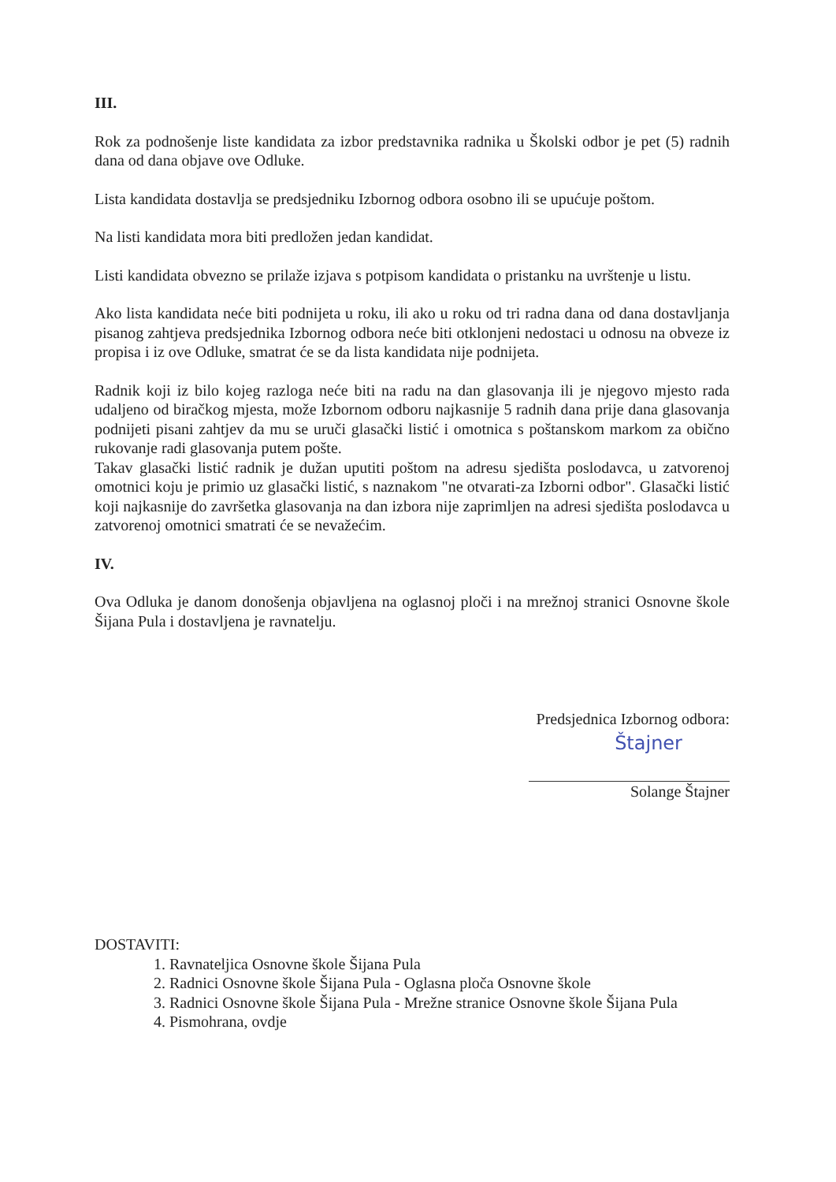III.
Rok za podnošenje liste kandidata za izbor predstavnika radnika u Školski odbor je pet (5) radnih dana od dana objave ove Odluke.
Lista kandidata dostavlja se predsjedniku Izbornog odbora osobno ili se upućuje poštom.
Na listi kandidata mora biti predložen jedan kandidat.
Listi kandidata obvezno se prilaže izjava s potpisom kandidata o pristanku na uvrštenje u listu.
Ako lista kandidata neće biti podnijeta u roku, ili ako u roku od tri radna dana od dana dostavljanja pisanog zahtjeva predsjednika Izbornog odbora neće biti otklonjeni nedostaci u odnosu na obveze iz propisa i iz ove Odluke, smatrat će se da lista kandidata nije podnijeta.
Radnik koji iz bilo kojeg razloga neće biti na radu na dan glasovanja ili je njegovo mjesto rada udaljeno od biračkog mjesta, može Izbornom odboru najkasnije 5 radnih dana prije dana glasovanja podnijeti pisani zahtjev da mu se uruči glasački listić i omotnica s poštanskom markom za obično rukovanje radi glasovanja putem pošte.
Takav glasački listić radnik je dužan uputiti poštom na adresu sjedišta poslodavca, u zatvorenoj omotnici koju je primio uz glasački listić, s naznakom "ne otvarati-za Izborni odbor". Glasački listić koji najkasnije do završetka glasovanja na dan izbora nije zaprimljen na adresi sjedišta poslodavca u zatvorenoj omotnici smatrati će se nevažećim.
IV.
Ova Odluka je danom donošenja objavljena na oglasnoj ploči i na mrežnoj stranici Osnovne škole Šijana Pula i dostavljena je ravnatelju.
Predsjednica Izbornog odbora:
Štajner
Solange Štajner
DOSTAVITI:
1. Ravnateljica Osnovne škole Šijana Pula
2. Radnici Osnovne škole Šijana Pula - Oglasna ploča Osnovne škole
3. Radnici Osnovne škole Šijana Pula - Mrežne stranice Osnovne škole Šijana Pula
4. Pismohrana, ovdje